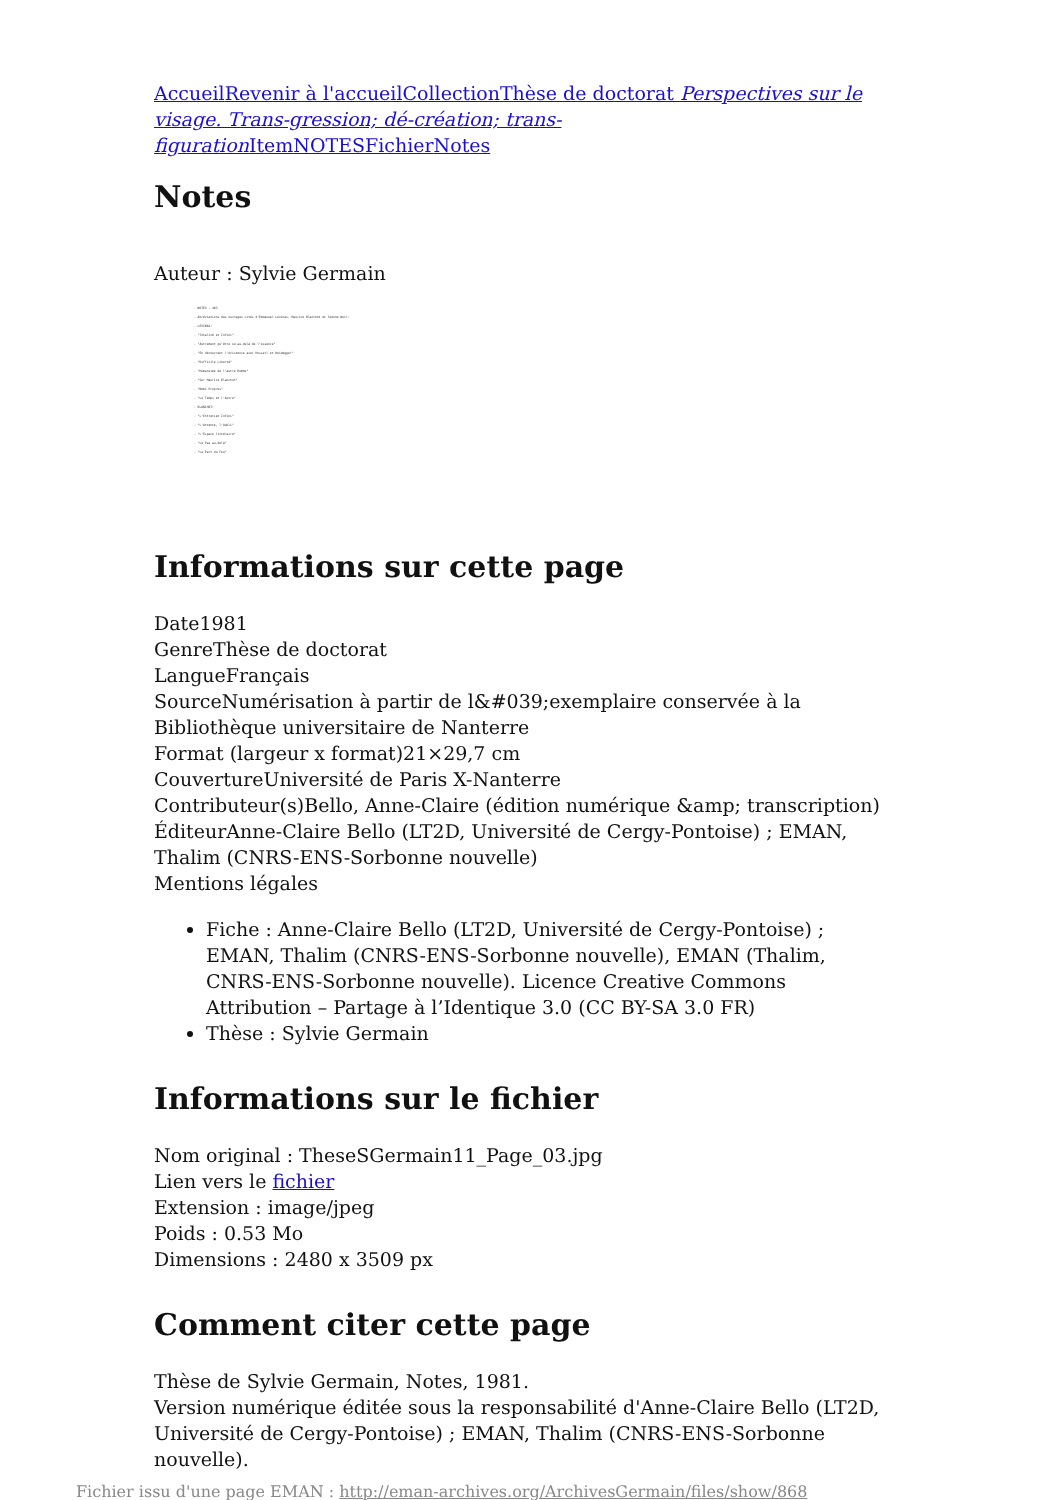Accueil Revenir à l'accueil Collection Thèse de doctorat Perspectives sur le visage. Trans-gression; dé-création; trans-figuration Item NOTES Fichier Notes
Notes
Auteur : Sylvie Germain
- NOTES - 403
- Abréviations des ouvrages cités d'Emmanuel Lévinas, Maurice Blanchot et Simone Weil:
- LEVINAS:
- "Totalité et Infini"
- "Autrement qu'être ou au-delà de l'essence"
- "En découvrant l'existence avec Husserl et Heidegger"
- "Difficile Liberté"
- "Humanisme de l'autre Homme"
- "Sur Maurice Blanchot"
- "Noms Propres"
- "Le Temps et l'Autre"
- BLANCHOT:
- "L'Entretien Infini"
- "L'Attente, l'Oubli"
- "L'Espace littéraire"
- "Le Pas au-delà"
- "La Part du Feu"
Informations sur cette page
Date1981
GenreThèse de doctorat
LangueFrançais
SourceNumérisation à partir de l&#039;exemplaire conservée à la Bibliothèque universitaire de Nanterre
Format (largeur x format)21×29,7 cm
CouvertureUniversité de Paris X-Nanterre
Contributeur(s)Bello, Anne-Claire (édition numérique &amp; transcription)
ÉditeurAnne-Claire Bello (LT2D, Université de Cergy-Pontoise) ; EMAN, Thalim (CNRS-ENS-Sorbonne nouvelle)
Mentions légales
Fiche : Anne-Claire Bello (LT2D, Université de Cergy-Pontoise) ; EMAN, Thalim (CNRS-ENS-Sorbonne nouvelle), EMAN (Thalim, CNRS-ENS-Sorbonne nouvelle). Licence Creative Commons Attribution – Partage à l’Identique 3.0 (CC BY-SA 3.0 FR)
Thèse : Sylvie Germain
Informations sur le fichier
Nom original : TheseSGermain11_Page_03.jpg
Lien vers le fichier
Extension : image/jpeg
Poids : 0.53 Mo
Dimensions : 2480 x 3509 px
Comment citer cette page
Thèse de Sylvie Germain, Notes, 1981.
Version numérique éditée sous la responsabilité d'Anne-Claire Bello (LT2D, Université de Cergy-Pontoise) ; EMAN, Thalim (CNRS-ENS-Sorbonne nouvelle).
Fichier issu d'une page EMAN : http://eman-archives.org/ArchivesGermain/files/show/868